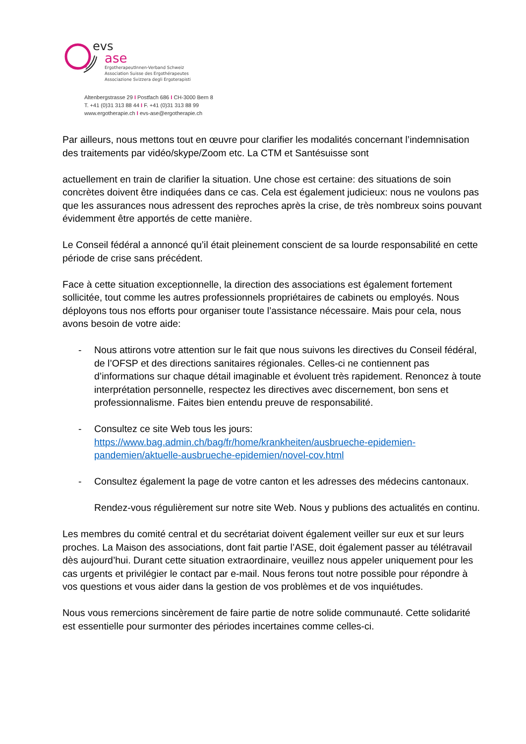evs
ase
ErgotherapeutInnen-Verband Schweiz
Association Suisse des Ergothérapeutes
Associazione Svizzera degli Ergoterapisti
Altenbergstrasse 29 I Postfach 686 I CH-3000 Bern 8
T. +41 (0)31 313 88 44 I F. +41 (0)31 313 88 99
www.ergotherapie.ch I evs-ase@ergotherapie.ch
Par ailleurs, nous mettons tout en œuvre pour clarifier les modalités concernant l’indemnisation des traitements par vidéo/skype/Zoom etc. La CTM et Santésuisse sont
actuellement en train de clarifier la situation. Une chose est certaine: des situations de soin concrètes doivent être indiquées dans ce cas. Cela est également judicieux: nous ne voulons pas que les assurances nous adressent des reproches après la crise, de très nombreux soins pouvant évidemment être apportés de cette manière.
Le Conseil fédéral a annoncé qu’il était pleinement conscient de sa lourde responsabilité en cette période de crise sans précédent.
Face à cette situation exceptionnelle, la direction des associations est également fortement sollicitée, tout comme les autres professionnels propriétaires de cabinets ou employés. Nous déployons tous nos efforts pour organiser toute l’assistance nécessaire. Mais pour cela, nous avons besoin de votre aide:
- Nous attirons votre attention sur le fait que nous suivons les directives du Conseil fédéral, de l’OFSP et des directions sanitaires régionales. Celles-ci ne contiennent pas d’informations sur chaque détail imaginable et évoluent très rapidement. Renoncez à toute interprétation personnelle, respectez les directives avec discernement, bon sens et professionnalisme. Faites bien entendu preuve de responsabilité.
- Consultez ce site Web tous les jours:
https://www.bag.admin.ch/bag/fr/home/krankheiten/ausbrueche-epidemien-pandemien/aktuelle-ausbrueche-epidemien/novel-cov.html
- Consultez également la page de votre canton et les adresses des médecins cantonaux.
Rendez-vous régulièrement sur notre site Web. Nous y publions des actualités en continu.
Les membres du comité central et du secrétariat doivent également veiller sur eux et sur leurs proches. La Maison des associations, dont fait partie l’ASE, doit également passer au télétravail dès aujourd’hui. Durant cette situation extraordinaire, veuillez nous appeler uniquement pour les cas urgents et privilégier le contact par e-mail. Nous ferons tout notre possible pour répondre à vos questions et vous aider dans la gestion de vos problèmes et de vos inquiétudes.
Nous vous remercions sincèrement de faire partie de notre solide communauté. Cette solidarité est essentielle pour surmonter des périodes incertaines comme celles-ci.